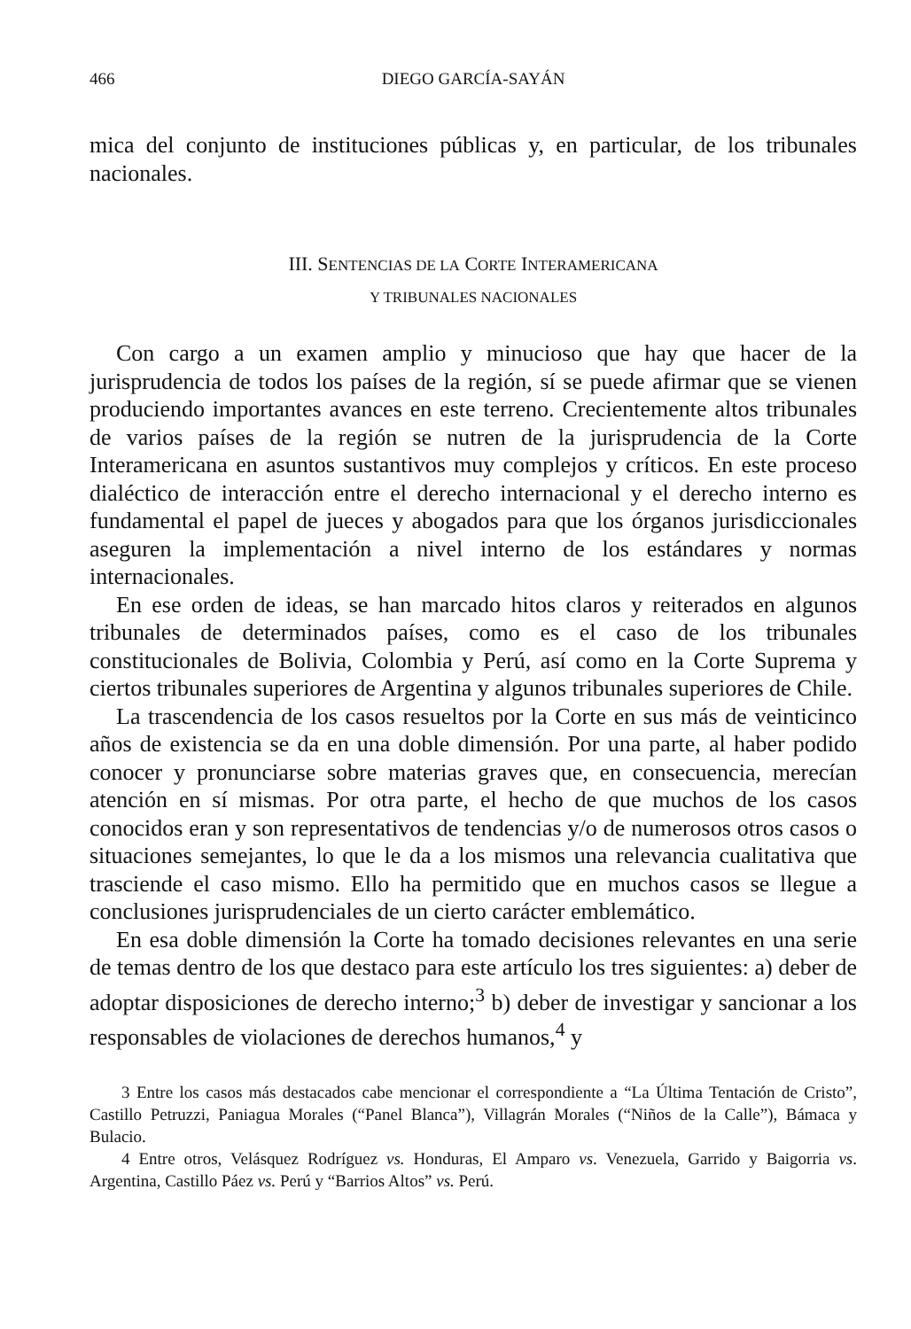466 DIEGO GARCÍA-SAYÁN
mica del conjunto de instituciones públicas y, en particular, de los tribunales nacionales.
III. SENTENCIAS DE LA CORTE INTERAMERICANA
Y TRIBUNALES NACIONALES
Con cargo a un examen amplio y minucioso que hay que hacer de la jurisprudencia de todos los países de la región, sí se puede afirmar que se vienen produciendo importantes avances en este terreno. Crecientemente altos tribunales de varios países de la región se nutren de la jurisprudencia de la Corte Interamericana en asuntos sustantivos muy complejos y críticos. En este proceso dialéctico de interacción entre el derecho internacional y el derecho interno es fundamental el papel de jueces y abogados para que los órganos jurisdiccionales aseguren la implementación a nivel interno de los estándares y normas internacionales.
En ese orden de ideas, se han marcado hitos claros y reiterados en algunos tribunales de determinados países, como es el caso de los tribunales constitucionales de Bolivia, Colombia y Perú, así como en la Corte Suprema y ciertos tribunales superiores de Argentina y algunos tribunales superiores de Chile.
La trascendencia de los casos resueltos por la Corte en sus más de veinticinco años de existencia se da en una doble dimensión. Por una parte, al haber podido conocer y pronunciarse sobre materias graves que, en consecuencia, merecían atención en sí mismas. Por otra parte, el hecho de que muchos de los casos conocidos eran y son representativos de tendencias y/o de numerosos otros casos o situaciones semejantes, lo que le da a los mismos una relevancia cualitativa que trasciende el caso mismo. Ello ha permitido que en muchos casos se llegue a conclusiones jurisprudenciales de un cierto carácter emblemático.
En esa doble dimensión la Corte ha tomado decisiones relevantes en una serie de temas dentro de los que destaco para este artículo los tres siguientes: a) deber de adoptar disposiciones de derecho interno;<sup>3</sup> b) deber de investigar y sancionar a los responsables de violaciones de derechos humanos,<sup>4</sup> y
3 Entre los casos más destacados cabe mencionar el correspondiente a “La Última Tentación de Cristo”, Castillo Petruzzi, Paniagua Morales (“Panel Blanca”), Villagrán Morales (“Niños de la Calle”), Bámaca y Bulacio.
4 Entre otros, Velásquez Rodríguez vs. Honduras, El Amparo vs. Venezuela, Garrido y Baigorria vs. Argentina, Castillo Páez vs. Perú y “Barrios Altos” vs. Perú.